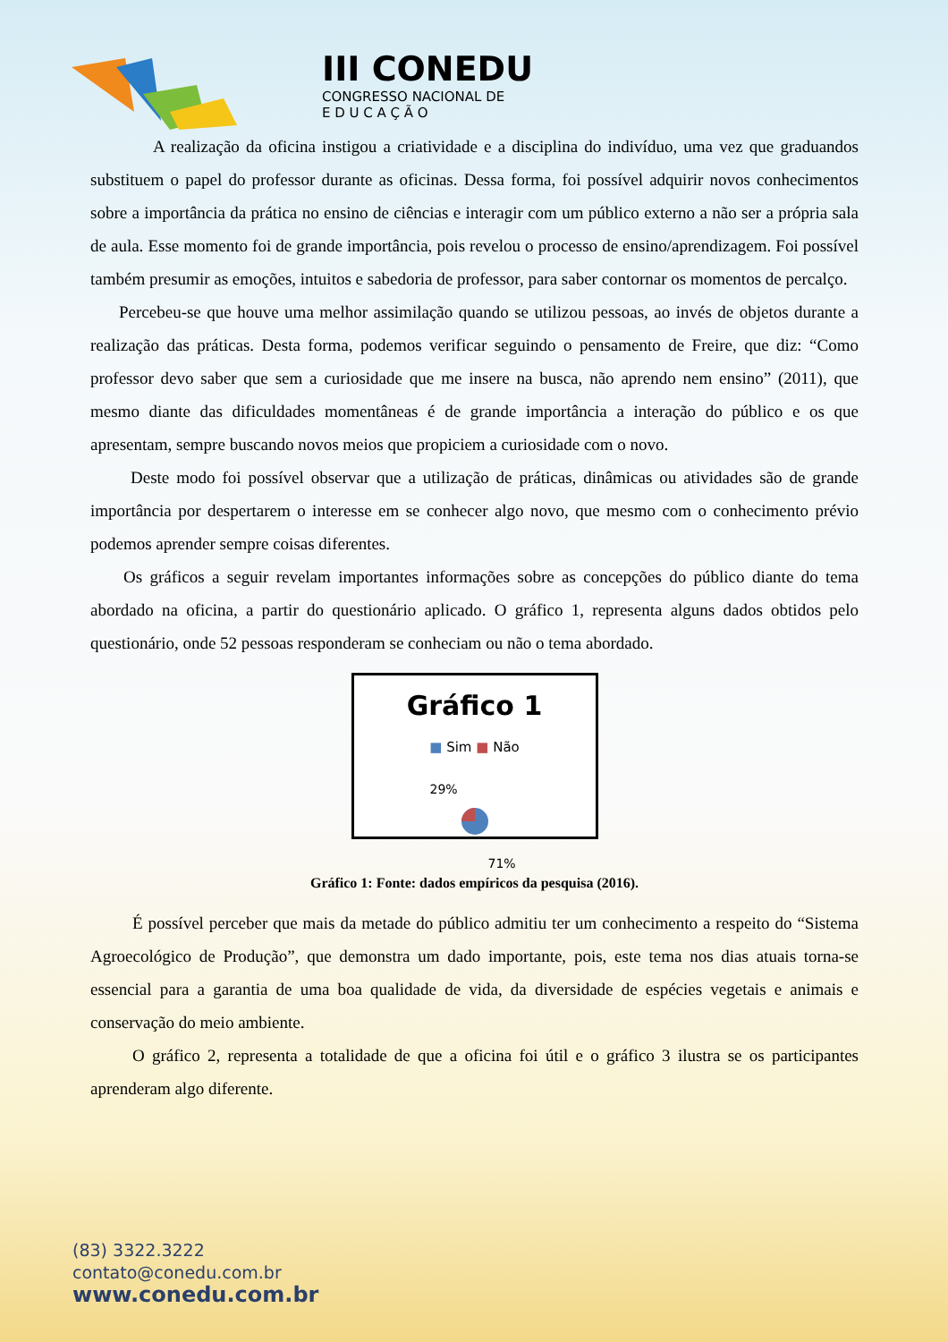III CONEDU
CONGRESSO NACIONAL DE
E D U C A Ç Ã O
A realização da oficina instigou a criatividade e a disciplina do indivíduo, uma vez que graduandos substituem o papel do professor durante as oficinas. Dessa forma, foi possível adquirir novos conhecimentos sobre a importância da prática no ensino de ciências e interagir com um público externo a não ser a própria sala de aula. Esse momento foi de grande importância, pois revelou o processo de ensino/aprendizagem. Foi possível também presumir as emoções, intuitos e sabedoria de professor, para saber contornar os momentos de percalço.
Percebeu-se que houve uma melhor assimilação quando se utilizou pessoas, ao invés de objetos durante a realização das práticas. Desta forma, podemos verificar seguindo o pensamento de Freire, que diz: “Como professor devo saber que sem a curiosidade que me insere na busca, não aprendo nem ensino” (2011), que mesmo diante das dificuldades momentâneas é de grande importância a interação do público e os que apresentam, sempre buscando novos meios que propiciem a curiosidade com o novo.
Deste modo foi possível observar que a utilização de práticas, dinâmicas ou atividades são de grande importância por despertarem o interesse em se conhecer algo novo, que mesmo com o conhecimento prévio podemos aprender sempre coisas diferentes.
Os gráficos a seguir revelam importantes informações sobre as concepções do público diante do tema abordado na oficina, a partir do questionário aplicado. O gráfico 1, representa alguns dados obtidos pelo questionário, onde 52 pessoas responderam se conheciam ou não o tema abordado.
Gráfico 1
■ Sim ■ Não
29%
71%
Gráfico 1: Fonte: dados empíricos da pesquisa (2016).
É possível perceber que mais da metade do público admitiu ter um conhecimento a respeito do “Sistema Agroecológico de Produção”, que demonstra um dado importante, pois, este tema nos dias atuais torna-se essencial para a garantia de uma boa qualidade de vida, da diversidade de espécies vegetais e animais e conservação do meio ambiente.
O gráfico 2, representa a totalidade de que a oficina foi útil e o gráfico 3 ilustra se os participantes aprenderam algo diferente.
(83) 3322.3222
contato@conedu.com.br
www.conedu.com.br